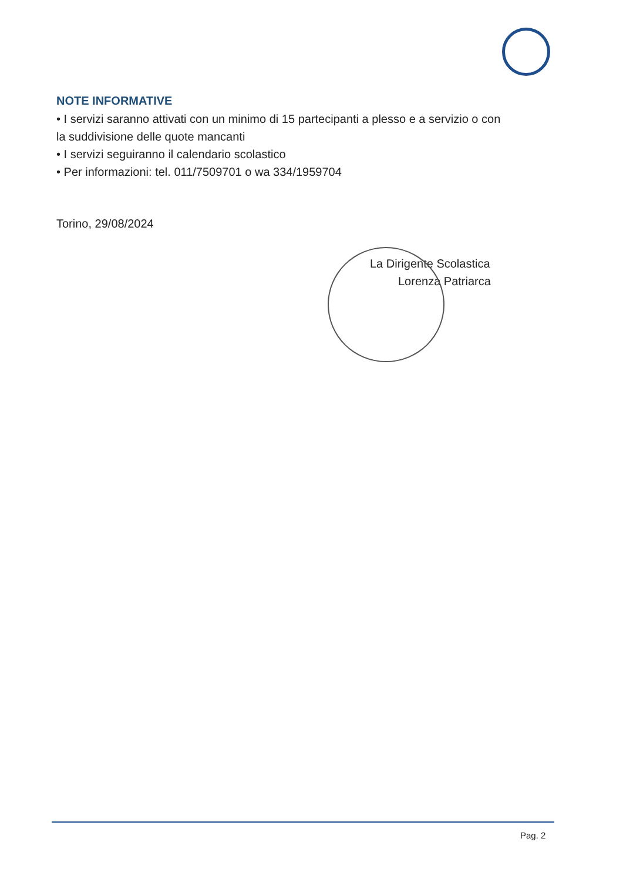NOTE INFORMATIVE
• I servizi saranno attivati con un minimo di 15 partecipanti a plesso e a servizio o con la suddivisione delle quote mancanti
• I servizi seguiranno il calendario scolastico
• Per informazioni: tel. 011/7509701 o wa 334/1959704
Torino, 29/08/2024
La Dirigente Scolastica
Lorenza Patriarca
Pag. 2